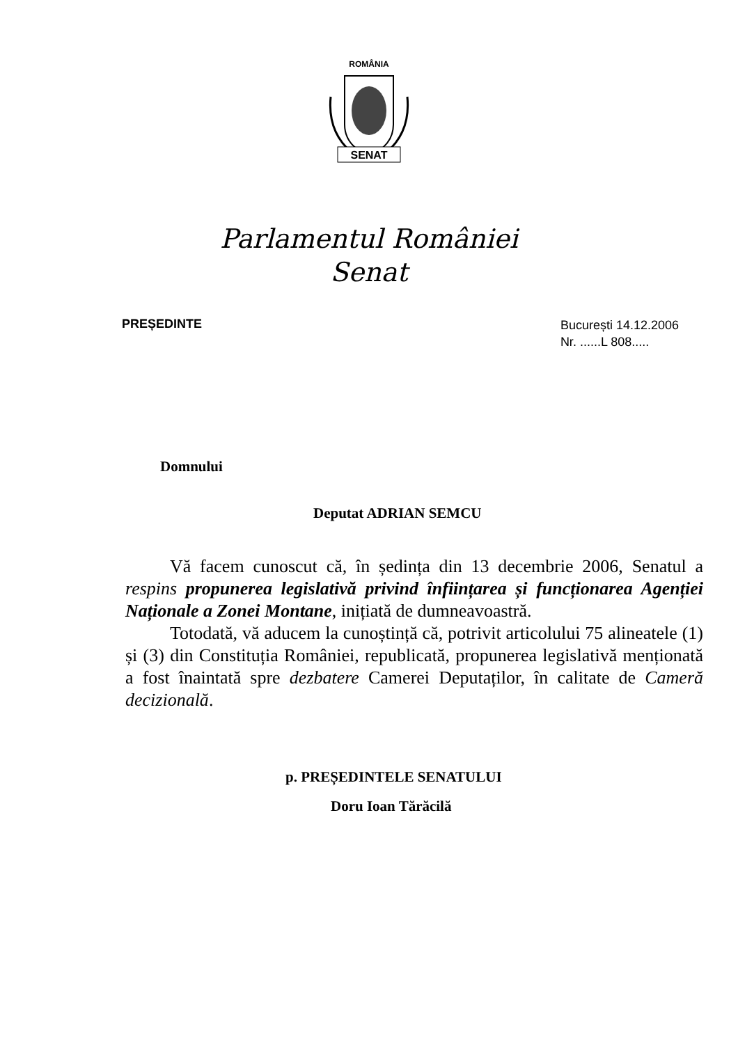ROMÂNIA
SENAT
Parlamentul României
Senat
PREȘEDINTE
București 14.12.2006
Nr. ......L 808.....
Domnului
Deputat ADRIAN SEMCU
Vă facem cunoscut că, în ședința din 13 decembrie 2006, Senatul a respins propunerea legislativă privind înființarea și funcționarea Agenției Naționale a Zonei Montane, inițiată de dumneavoastră.
Totodată, vă aducem la cunoștință că, potrivit articolului 75 alineatele (1) și (3) din Constituția României, republicată, propunerea legislativă menționată a fost înaintată spre dezbatere Camerei Deputaților, în calitate de Cameră decizională.
p. PREȘEDINTELE SENATULUI
Doru Ioan Tărăcilă